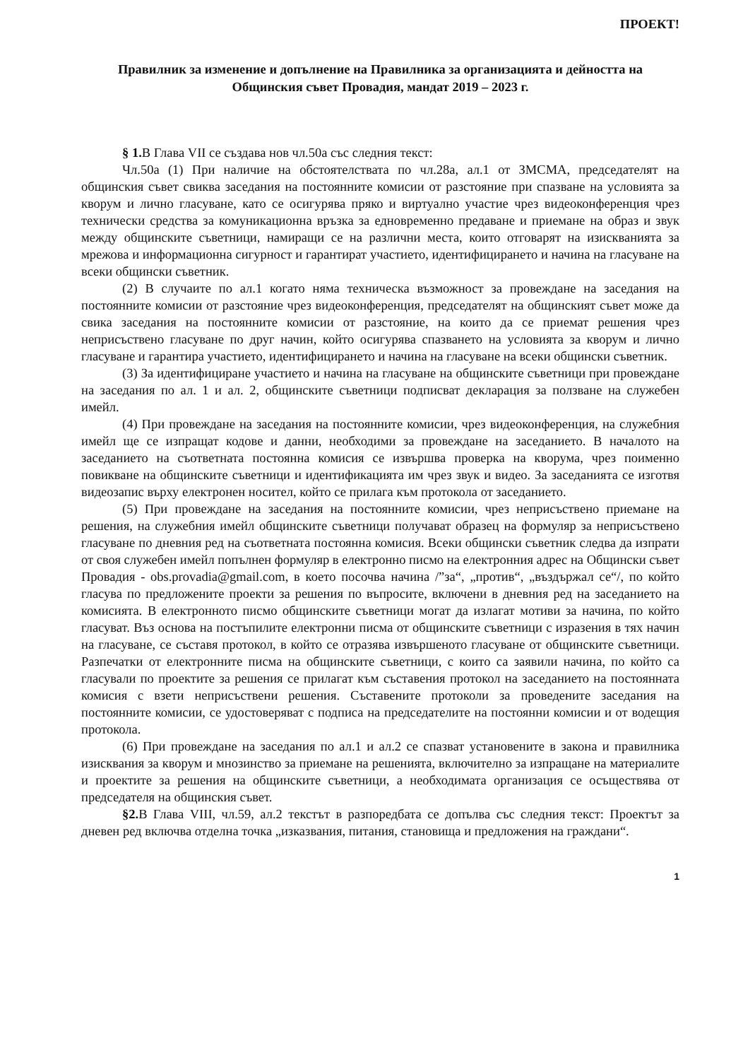ПРОЕКТ!
Правилник за изменение и допълнение на Правилника за организацията и дейността на Общинския съвет Провадия, мандат 2019 – 2023 г.
§ 1. В Глава VII се създава нов чл.50а със следния текст:
Чл.50а (1) При наличие на обстоятелствата по чл.28а, ал.1 от ЗМСМА, председателят на общинския съвет свиква заседания на постоянните комисии от разстояние при спазване на условията за кворум и лично гласуване, като се осигурява пряко и виртуално участие чрез видеоконференция чрез технически средства за комуникационна връзка за едновременно предаване и приемане на образ и звук между общинските съветници, намиращи се на различни места, които отговарят на изискванията за мрежова и информационна сигурност и гарантират участието, идентифицирането и начина на гласуване на всеки общински съветник.
(2) В случаите по ал.1 когато няма техническа възможност за провеждане на заседания на постоянните комисии от разстояние чрез видеоконференция, председателят на общинският съвет може да свика заседания на постоянните комисии от разстояние, на които да се приемат решения чрез неприсъствено гласуване по друг начин, който осигурява спазването на условията за кворум и лично гласуване и гарантира участието, идентифицирането и начина на гласуване на всеки общински съветник.
(3) За идентифициране участието и начина на гласуване на общинските съветници при провеждане на заседания по ал. 1 и ал. 2, общинските съветници подписват декларация за ползване на служебен имейл.
(4) При провеждане на заседания на постоянните комисии, чрез видеоконференция, на служебния имейл ще се изпращат кодове и данни, необходими за провеждане на заседанието. В началото на заседанието на съответната постоянна комисия се извършва проверка на кворума, чрез поименно повикване на общинските съветници и идентификацията им чрез звук и видео. За заседанията се изготвя видеозапис върху електронен носител, който се прилага към протокола от заседанието.
(5) При провеждане на заседания на постоянните комисии, чрез неприсъствено приемане на решения, на служебния имейл общинските съветници получават образец на формуляр за неприсъствено гласуване по дневния ред на съответната постоянна комисия. Всеки общински съветник следва да изпрати от своя служебен имейл попълнен формуляр в електронно писмо на електронния адрес на Общински съвет Провадия - obs.provadia@gmail.com, в което посочва начина /”за“, „против“, „въздържал се“/, по който гласува по предложените проекти за решения по въпросите, включени в дневния ред на заседанието на комисията. В електронното писмо общинските съветници могат да излагат мотиви за начина, по който гласуват. Въз основа на постъпилите електронни писма от общинските съветници с изразения в тях начин на гласуване, се съставя протокол, в който се отразява извършеното гласуване от общинските съветници. Разпечатки от електронните писма на общинските съветници, с които са заявили начина, по който са гласували по проектите за решения се прилагат към съставения протокол на заседанието на постоянната комисия с взети неприсъствени решения. Съставените протоколи за проведените заседания на постоянните комисии, се удостоверяват с подписа на председателите на постоянни комисии и от водещия протокола.
(6) При провеждане на заседания по ал.1 и ал.2 се спазват установените в закона и правилника изисквания за кворум и мнозинство за приемане на решенията, включително за изпращане на материалите и проектите за решения на общинските съветници, а необходимата организация се осъществява от председателя на общинския съвет.
§2. В Глава VIII, чл.59, ал.2 текстът в разпоредбата се допълва със следния текст: Проектът за дневен ред включва отделна точка „изказвания, питания, становища и предложения на граждани“.
1